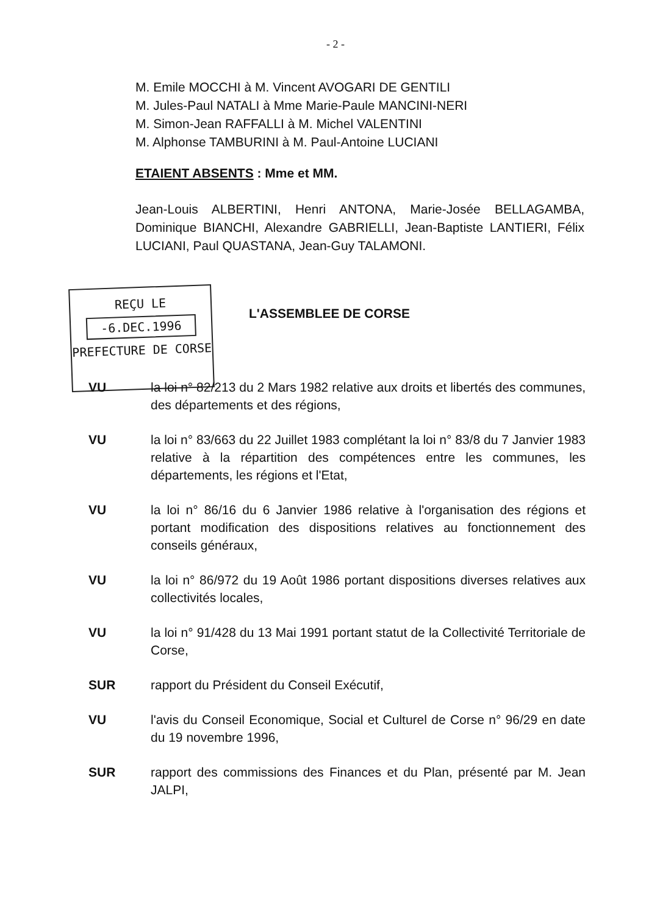- 2 -
M. Emile MOCCHI à M. Vincent AVOGARI DE GENTILI
M. Jules-Paul NATALI à Mme Marie-Paule MANCINI-NERI
M. Simon-Jean RAFFALLI à M. Michel VALENTINI
M. Alphonse TAMBURINI à M. Paul-Antoine LUCIANI
ETAIENT ABSENTS : Mme et MM.
Jean-Louis ALBERTINI, Henri ANTONA, Marie-Josée BELLAGAMBA, Dominique BIANCHI, Alexandre GABRIELLI, Jean-Baptiste LANTIERI, Félix LUCIANI, Paul QUASTANA, Jean-Guy TALAMONI.
REÇU LE
-6.DEC.1996
PREFECTURE DE CORSE
L'ASSEMBLEE DE CORSE
VU la loi n° 82/213 du 2 Mars 1982 relative aux droits et libertés des communes, des départements et des régions,
VU la loi n° 83/663 du 22 Juillet 1983 complétant la loi n° 83/8 du 7 Janvier 1983 relative à la répartition des compétences entre les communes, les départements, les régions et l'Etat,
VU la loi n° 86/16 du 6 Janvier 1986 relative à l'organisation des régions et portant modification des dispositions relatives au fonctionnement des conseils généraux,
VU la loi n° 86/972 du 19 Août 1986 portant dispositions diverses relatives aux collectivités locales,
VU la loi n° 91/428 du 13 Mai 1991 portant statut de la Collectivité Territoriale de Corse,
SUR rapport du Président du Conseil Exécutif,
VU l'avis du Conseil Economique, Social et Culturel de Corse n° 96/29 en date du 19 novembre 1996,
SUR rapport des commissions des Finances et du Plan, présenté par M. Jean JALPI,